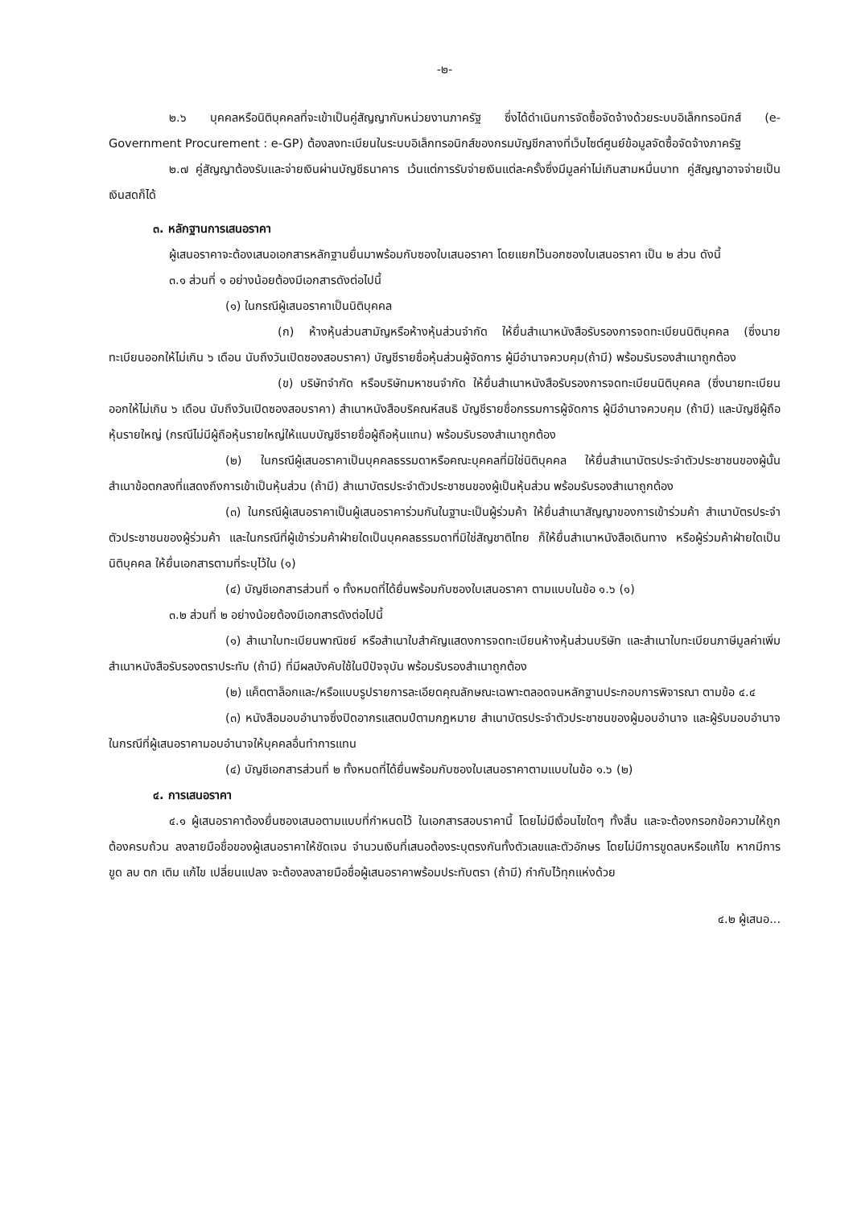-๒-
๒.๖ บุคคลหรือนิติบุคคลที่จะเข้าเป็นคู่สัญญากับหน่วยงานภาครัฐ ซึ่งได้ดำเนินการจัดซื้อจัดจ้างด้วยระบบอิเล็กทรอนิกส์ (e-Government Procurement : e-GP) ต้องลงทะเบียนในระบบอิเล็กทรอนิกส์ของกรมบัญชีกลางที่เว็บไซต์ศูนย์ข้อมูลจัดซื้อจัดจ้างภาครัฐ
๒.๗ คู่สัญญาต้องรับและจ่ายเงินผ่านบัญชีธนาคาร เว้นแต่การรับจ่ายเงินแต่ละครั้งซึ่งมีมูลค่าไม่เกินสามหมื่นบาท คู่สัญญาอาจจ่ายเป็นเงินสดก็ได้
๓. หลักฐานการเสนอราคา
ผู้เสนอราคาจะต้องเสนอเอกสารหลักฐานยื่นมาพร้อมกับซองใบเสนอราคา โดยแยกไว้นอกซองใบเสนอราคา เป็น ๒ ส่วน ดังนี้
๓.๑ ส่วนที่ ๑ อย่างน้อยต้องมีเอกสารดังต่อไปนี้
(๑) ในกรณีผู้เสนอราคาเป็นนิติบุคคล
(ก) ห้างหุ้นส่วนสามัญหรือห้างหุ้นส่วนจำกัด ให้ยื่นสำเนาหนังสือรับรองการจดทะเบียนนิติบุคคล (ซึ่งนายทะเบียนออกให้ไม่เกิน ๖ เดือน นับถึงวันเปิดซองสอบราคา) บัญชีรายชื่อหุ้นส่วนผู้จัดการ ผู้มีอำนาจควบคุม(ถ้ามี) พร้อมรับรองสำเนาถูกต้อง
(ข) บริษัทจำกัด หรือบริษัทมหาชนจำกัด ให้ยื่นสำเนาหนังสือรับรองการจดทะเบียนนิติบุคคล (ซึ่งนายทะเบียนออกให้ไม่เกิน ๖ เดือน นับถึงวันเปิดซองสอบราคา) สำเนาหนังสือบริคณห์สนธิ บัญชีรายชื่อกรรมการผู้จัดการ ผู้มีอำนาจควบคุม (ถ้ามี) และบัญชีผู้ถือหุ้นรายใหญ่ (กรณีไม่มีผู้ถือหุ้นรายใหญ่ให้แนบบัญชีรายชื่อผู้ถือหุ้นแทน) พร้อมรับรองสำเนาถูกต้อง
(๒) ในกรณีผู้เสนอราคาเป็นบุคคลธรรมดาหรือคณะบุคคลที่มิใช่นิติบุคคล ให้ยื่นสำเนาบัตรประจำตัวประชาชนของผู้นั้น สำเนาข้อตกลงที่แสดงถึงการเข้าเป็นหุ้นส่วน (ถ้ามี) สำเนาบัตรประจำตัวประชาชนของผู้เป็นหุ้นส่วน พร้อมรับรองสำเนาถูกต้อง
(๓) ในกรณีผู้เสนอราคาเป็นผู้เสนอราคาร่วมกันในฐานะเป็นผู้ร่วมค้า ให้ยื่นสำเนาสัญญาของการเข้าร่วมค้า สำเนาบัตรประจำตัวประชาชนของผู้ร่วมค้า และในกรณีที่ผู้เข้าร่วมค้าฝ่ายใดเป็นบุคคลธรรมดาที่มิใช่สัญชาติไทย ก็ให้ยื่นสำเนาหนังสือเดินทาง หรือผู้ร่วมค้าฝ่ายใดเป็นนิติบุคคล ให้ยื่นเอกสารตามที่ระบุไว้ใน (๑)
(๔) บัญชีเอกสารส่วนที่ ๑ ทั้งหมดที่ได้ยื่นพร้อมกับซองใบเสนอราคา ตามแบบในข้อ ๑.๖ (๑)
๓.๒ ส่วนที่ ๒ อย่างน้อยต้องมีเอกสารดังต่อไปนี้
(๑) สำเนาใบทะเบียนพาณิชย์ หรือสำเนาใบสำคัญแสดงการจดทะเบียนห้างหุ้นส่วนบริษัท และสำเนาใบทะเบียนภาษีมูลค่าเพิ่ม สำเนาหนังสือรับรองตราประทับ (ถ้ามี) ที่มีผลบังคับใช้ในปีปัจจุบัน พร้อมรับรองสำเนาถูกต้อง
(๒) แค็ตตาล็อกและ/หรือแบบรูปรายการละเอียดคุณลักษณะเฉพาะตลอดจนหลักฐานประกอบการพิจารณา ตามข้อ ๔.๔
(๓) หนังสือมอบอำนาจซึ่งปิดอากรแสตมป์ตามกฎหมาย สำเนาบัตรประจำตัวประชาชนของผู้มอบอำนาจ และผู้รับมอบอำนาจ ในกรณีที่ผู้เสนอราคามอบอำนาจให้บุคคลอื่นทำการแทน
(๔) บัญชีเอกสารส่วนที่ ๒ ทั้งหมดที่ได้ยื่นพร้อมกับซองใบเสนอราคาตามแบบในข้อ ๑.๖ (๒)
๔. การเสนอราคา
๔.๑ ผู้เสนอราคาต้องยื่นซองเสนอตามแบบที่กำหนดไว้ ในเอกสารสอบราคานี้ โดยไม่มีเงื่อนไขใดๆ ทั้งสิ้น และจะต้องกรอกข้อความให้ถูกต้องครบถ้วน ลงลายมือชื่อของผู้เสนอราคาให้ชัดเจน จำนวนเงินที่เสนอต้องระบุตรงกันทั้งตัวเลขและตัวอักษร โดยไม่มีการขูดลบหรือแก้ไข หากมีการขูด ลบ ตก เติม แก้ไข เปลี่ยนแปลง จะต้องลงลายมือชื่อผู้เสนอราคาพร้อมประทับตรา (ถ้ามี) กำกับไว้ทุกแห่งด้วย
๔.๒ ผู้เสนอ...